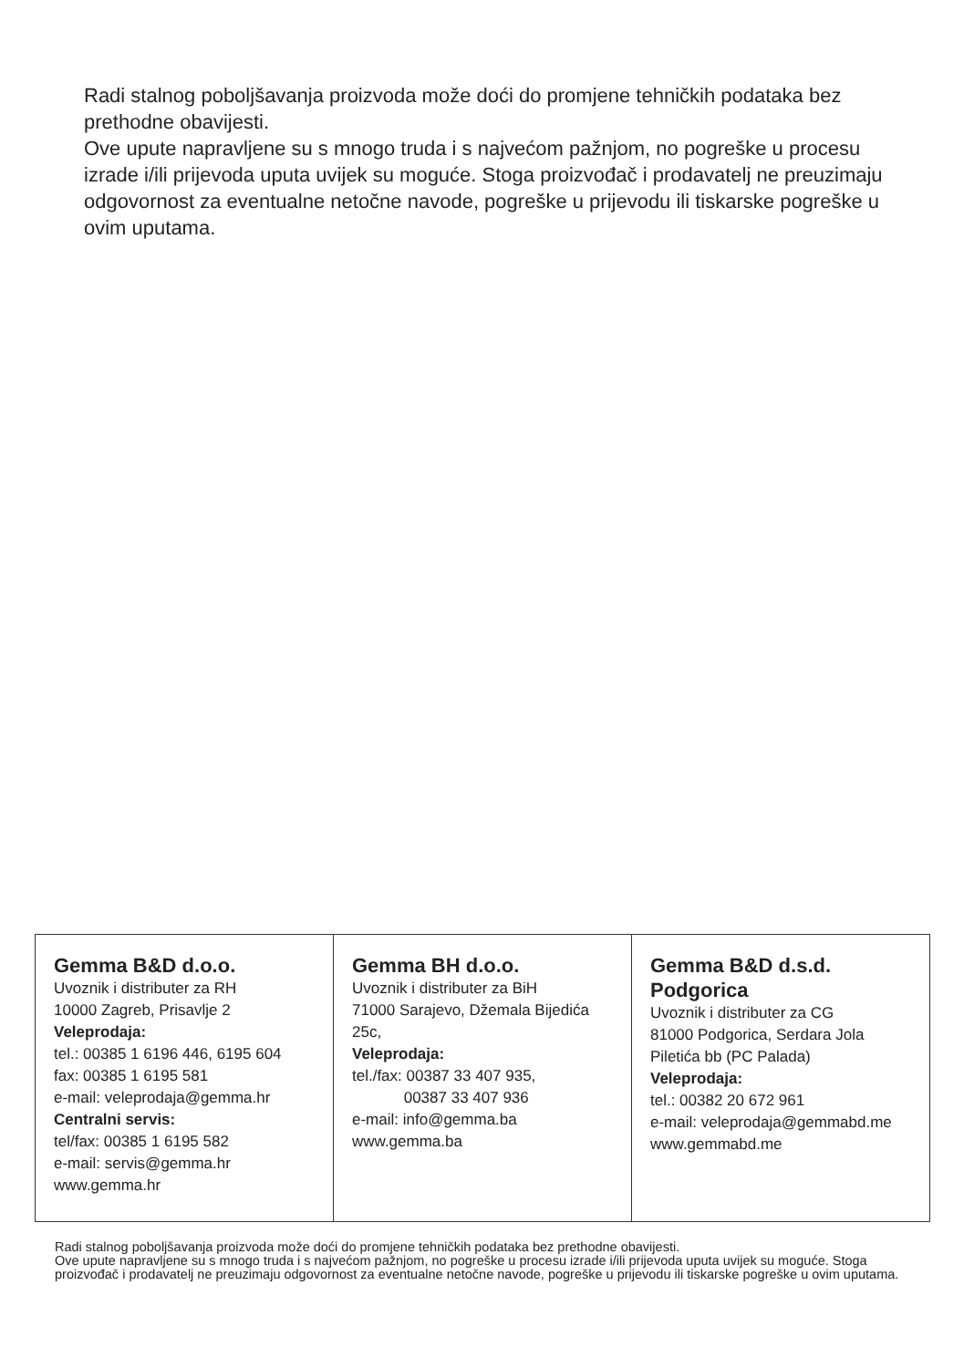Radi stalnog poboljšavanja proizvoda može doći do promjene tehničkih podataka bez prethodne obavijesti.
Ove upute napravljene su s mnogo truda i s najvećom pažnjom, no pogreške u procesu izrade i/ili prijevoda uputa uvijek su moguće. Stoga proizvođač i prodavatelj ne preuzimaju odgovornost za eventualne netočne navode, pogreške u prijevodu ili tiskarske pogreške u ovim uputama.
| Gemma B&D d.o.o. Uvoznik i distributer za RH 10000 Zagreb, Prisavlje 2 Veleprodaja: tel.: 00385 1 6196 446, 6195 604 fax: 00385 1 6195 581 e-mail: veleprodaja@gemma.hr Centralni servis: tel/fax: 00385 1 6195 582 e-mail: servis@gemma.hr www.gemma.hr | Gemma BH d.o.o. Uvoznik i distributer za BiH 71000 Sarajevo, Džemala Bijedića 25c, Veleprodaja: tel./fax: 00387 33 407 935, 00387 33 407 936 e-mail: info@gemma.ba www.gemma.ba | Gemma B&D d.s.d. Podgorica Uvoznik i distributer za CG 81000 Podgorica, Serdara Jola Piletića bb (PC Palada) Veleprodaja: tel.: 00382 20 672 961 e-mail: veleprodaja@gemmabd.me www.gemmabd.me |
Radi stalnog poboljšavanja proizvoda može doći do promjene tehničkih podataka bez prethodne obavijesti.
Ove upute napravljene su s mnogo truda i s najvećom pažnjom, no pogreške u procesu izrade i/ili prijevoda uputa uvijek su moguće. Stoga proizvođač i prodavatelj ne preuzimaju odgovornost za eventualne netočne navode, pogreške u prijevodu ili tiskarske pogreške u ovim uputama.